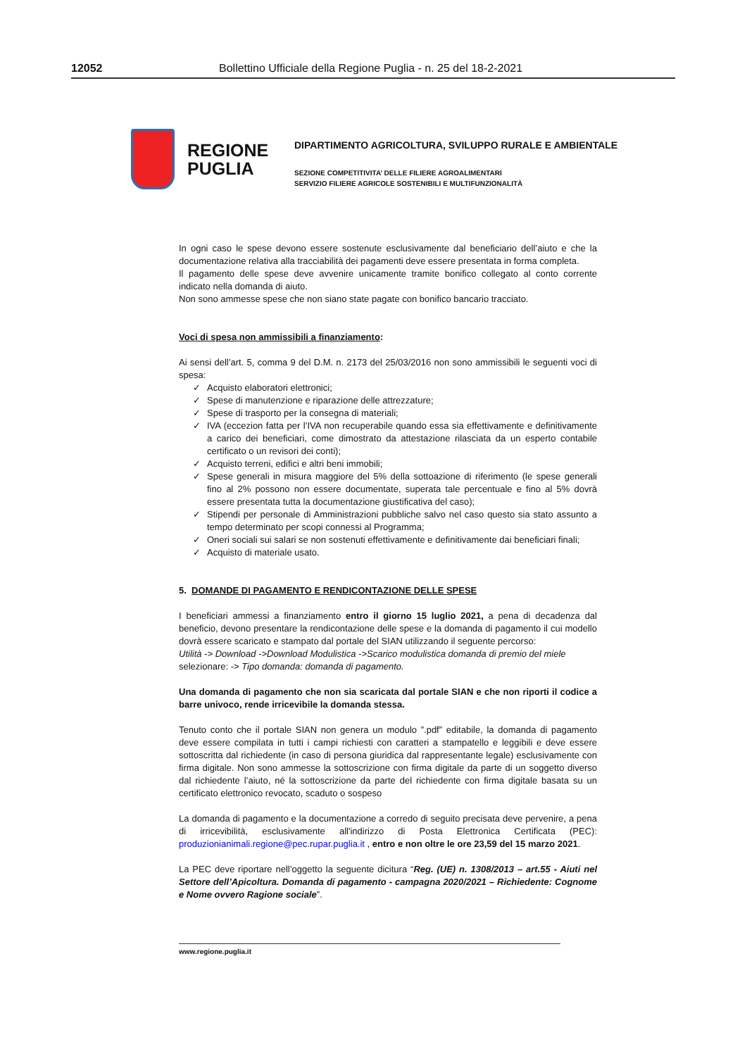12052 Bollettino Ufficiale della Regione Puglia - n. 25 del 18-2-2021
REGIONE
PUGLIA
DIPARTIMENTO AGRICOLTURA, SVILUPPO RURALE E AMBIENTALE
SEZIONE COMPETITIVITA’ DELLE FILIERE AGROALIMENTARI
SERVIZIO FILIERE AGRICOLE SOSTENIBILI E MULTIFUNZIONALITÀ
In ogni caso le spese devono essere sostenute esclusivamente dal beneficiario dell’aiuto e che la documentazione relativa alla tracciabilità dei pagamenti deve essere presentata in forma completa.
Il pagamento delle spese deve avvenire unicamente tramite bonifico collegato al conto corrente indicato nella domanda di aiuto.
Non sono ammesse spese che non siano state pagate con bonifico bancario tracciato.
Voci di spesa non ammissibili a finanziamento:
Ai sensi dell’art. 5, comma 9 del D.M. n. 2173 del 25/03/2016 non sono ammissibili le seguenti voci di spesa:
✓ Acquisto elaboratori elettronici;
✓ Spese di manutenzione e riparazione delle attrezzature;
✓ Spese di trasporto per la consegna di materiali;
✓ IVA (eccezion fatta per l’IVA non recuperabile quando essa sia effettivamente e definitivamente a carico dei beneficiari, come dimostrato da attestazione rilasciata da un esperto contabile certificato o un revisori dei conti);
✓ Acquisto terreni, edifici e altri beni immobili;
✓ Spese generali in misura maggiore del 5% della sottoazione di riferimento (le spese generali fino al 2% possono non essere documentate, superata tale percentuale e fino al 5% dovrà essere presentata tutta la documentazione giustificativa del caso);
✓ Stipendi per personale di Amministrazioni pubbliche salvo nel caso questo sia stato assunto a tempo determinato per scopi connessi al Programma;
✓ Oneri sociali sui salari se non sostenuti effettivamente e definitivamente dai beneficiari finali;
✓ Acquisto di materiale usato.
5. DOMANDE DI PAGAMENTO E RENDICONTAZIONE DELLE SPESE
I beneficiari ammessi a finanziamento entro il giorno 15 luglio 2021, a pena di decadenza dal beneficio, devono presentare la rendicontazione delle spese e la domanda di pagamento il cui modello dovrà essere scaricato e stampato dal portale del SIAN utilizzando il seguente percorso:
Utilità -> Download ->Download Modulistica ->Scarico modulistica domanda di premio del miele
selezionare: -> Tipo domanda: domanda di pagamento.
Una domanda di pagamento che non sia scaricata dal portale SIAN e che non riporti il codice a barre univoco, rende irricevibile la domanda stessa.
Tenuto conto che il portale SIAN non genera un modulo ”.pdf” editabile, la domanda di pagamento deve essere compilata in tutti i campi richiesti con caratteri a stampatello e leggibili e deve essere sottoscritta dal richiedente (in caso di persona giuridica dal rappresentante legale) esclusivamente con firma digitale. Non sono ammesse la sottoscrizione con firma digitale da parte di un soggetto diverso dal richiedente l’aiuto, né la sottoscrizione da parte del richiedente con firma digitale basata su un certificato elettronico revocato, scaduto o sospeso
La domanda di pagamento e la documentazione a corredo di seguito precisata deve pervenire, a pena di irricevibilità, esclusivamente all'indirizzo di Posta Elettronica Certificata (PEC): produzionianimali.regione@pec.rupar.puglia.it , entro e non oltre le ore 23,59 del 15 marzo 2021.
La PEC deve riportare nell’oggetto la seguente dicitura “Reg. (UE) n. 1308/2013 – art.55 - Aiuti nel Settore dell’Apicoltura. Domanda di pagamento - campagna 2020/2021 – Richiedente: Cognome e Nome ovvero Ragione sociale”.
www.regione.puglia.it